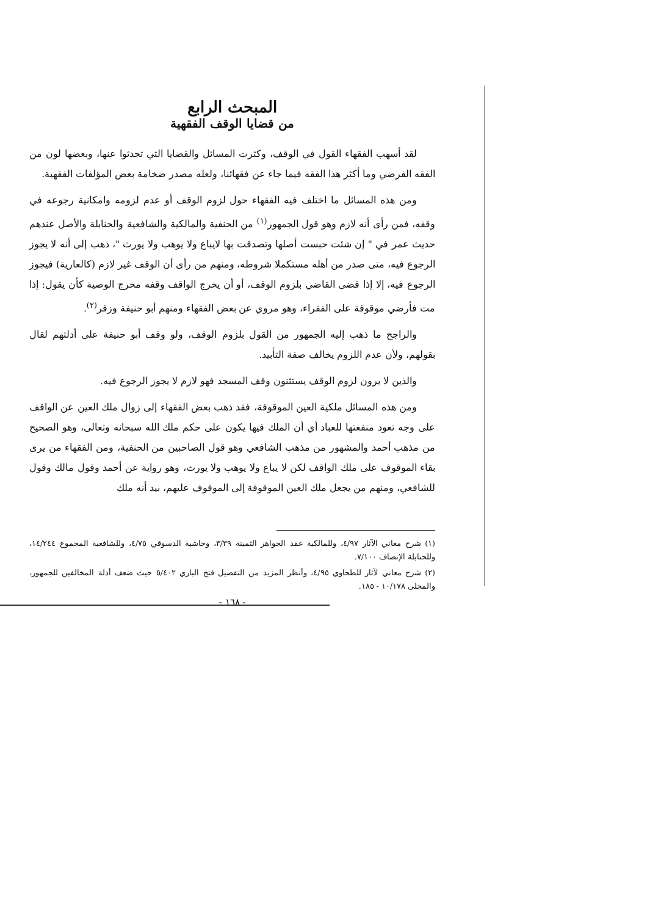المبحث الرابع
من قضايا الوقف الفقهية
لقد أسهب الفقهاء القول في الوقف، وكثرت المسائل والقضايا التي تحدثوا عنها، وبعضها لون من الفقه الفرضي وما أكثر هذا الفقه فيما جاء عن فقهائنا، ولعله مصدر ضخامة بعض المؤلفات الفقهية.
ومن هذه المسائل ما اختلف فيه الفقهاء حول لزوم الوقف أو عدم لزومه وامكانية رجوعه في وقفه، فمن رأى أنه لازم وهو قول الجمهور<sup>(١)</sup> من الحنفية والمالكية والشافعية والحنابلة والأصل عندهم حديث عمر في " إن شئت حبست أصلها وتصدقت بها لايباع ولا يوهب ولا يورث "، ذهب إلى أنه لا يجوز الرجوع فيه، متى صدر من أهله مستكملا شروطه، ومنهم من رأى أن الوقف غير لازم (كالعارية) فيجوز الرجوع فيه، إلا إذا قضى القاضي بلزوم الوقف، أو أن يخرج الواقف وقفه مخرج الوصية كأن يقول: إذا مت فأرضي موقوفة على الفقراء، وهو مروي عن بعض الفقهاء ومنهم أبو حنيفة وزفر<sup>(٢)</sup>.
والراجح ما ذهب إليه الجمهور من القول بلزوم الوقف، ولو وقف أبو حنيفة على أدلتهم لقال بقولهم، ولأن عدم اللزوم يخالف صفة التأبيد.
والذين لا يرون لزوم الوقف يستثنون وقف المسجد فهو لازم لا يجوز الرجوع فيه.
ومن هذه المسائل ملكية العين الموقوفة، فقد ذهب بعض الفقهاء إلى زوال ملك العين عن الواقف على وجه تعود منفعتها للعباد أي أن الملك فيها يكون على حكم ملك الله سبحانه وتعالى، وهو الصحيح من مذهب أحمد والمشهور من مذهب الشافعي وهو قول الصاحبين من الحنفية، ومن الفقهاء من يرى بقاء الموقوف على ملك الواقف لكن لا يباع ولا يوهب ولا يورث، وهو رواية عن أحمد وقول مالك وقول للشافعي، ومنهم من يجعل ملك العين الموقوفة إلى الموقوف عليهم، بيد أنه ملك
(١) شرح معاني الآثار ٤/٩٧، وللمالكية عقد الجواهر الثمينة ٣/٣٩، وحاشية الدسوقي ٤/٧٥، وللشافعية المجموع ١٤/٢٤٤، وللحنابلة الإنصاف ٧/١٠٠.
(٢) شرح معاني لآثار للطحاوي ٤/٩٥، وأنظر المزيد من التفصيل فتح الباري ٥/٤٠٢ حيث ضعف أدلة المخالفين للجمهور، والمحلى ١٠/١٧٨ - ١٨٥.
- ١٦٨ -